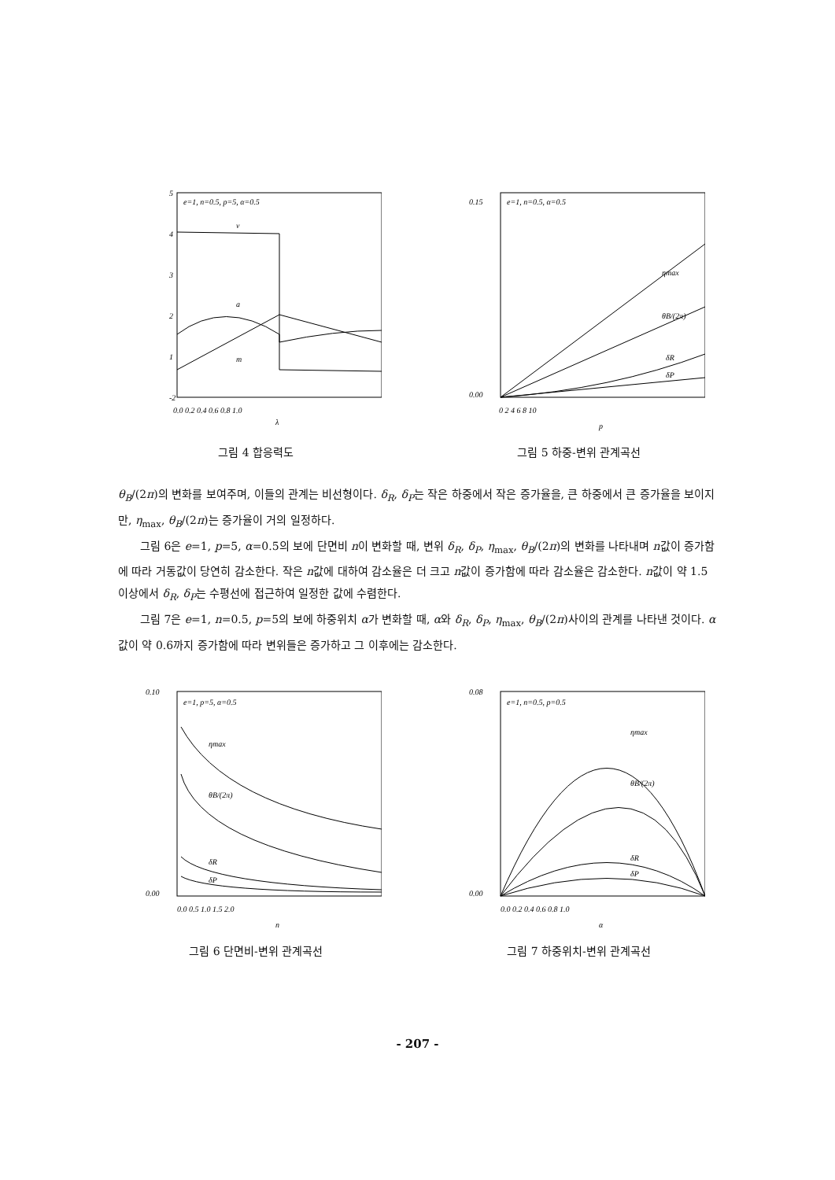e=1, n=0.5, p=5, α=0.5
5
4
3
2
1
-2
v
a
m
0.0 0.2 0.4 0.6 0.8 1.0
λ
그림 4 합응력도
e=1, n=0.5, α=0.5
ηmax
θB/(2π)
δR
δP
0.15
0.00
0 2 4 6 8 10
p
그림 5 하중-변위 관계곡선
θ<sub>B</sub>/(2π)의 변화를 보여주며, 이들의 관계는 비선형이다. δ<sub>R</sub>, δ<sub>P</sub>는 작은 하중에서 작은 증가율을, 큰 하중에서 큰 증가율을 보이지만, η<sub>max</sub>, θ<sub>B</sub>/(2π)는 증가율이 거의 일정하다.
그림 6은 e=1, p=5, α=0.5의 보에 단면비 n이 변화할 때, 변위 δ<sub>R</sub>, δ<sub>P</sub>, η<sub>max</sub>, θ<sub>B</sub>/(2π)의 변화를 나타내며 n값이 증가함에 따라 거동값이 당연히 감소한다. 작은 n값에 대하여 감소율은 더 크고 n값이 증가함에 따라 감소율은 감소한다. n값이 약 1.5이상에서 δ<sub>R</sub>, δ<sub>P</sub>는 수평선에 접근하여 일정한 값에 수렴한다.
그림 7은 e=1, n=0.5, p=5의 보에 하중위치 α가 변화할 때, α와 δ<sub>R</sub>, δ<sub>P</sub>, η<sub>max</sub>, θ<sub>B</sub>/(2π)사이의 관계를 나타낸 것이다. α값이 약 0.6까지 증가함에 따라 변위들은 증가하고 그 이후에는 감소한다.
e=1, p=5, α=0.5
ηmax
θB/(2π)
δR
δP
0.10
0.00
0.0 0.5 1.0 1.5 2.0
n
그림 6 단면비-변위 관계곡선
e=1, n=0.5, p=0.5
ηmax
θB/(2π)
δR
δP
0.08
0.00
0.0 0.2 0.4 0.6 0.8 1.0
α
그림 7 하중위치-변위 관계곡선
- 207 -